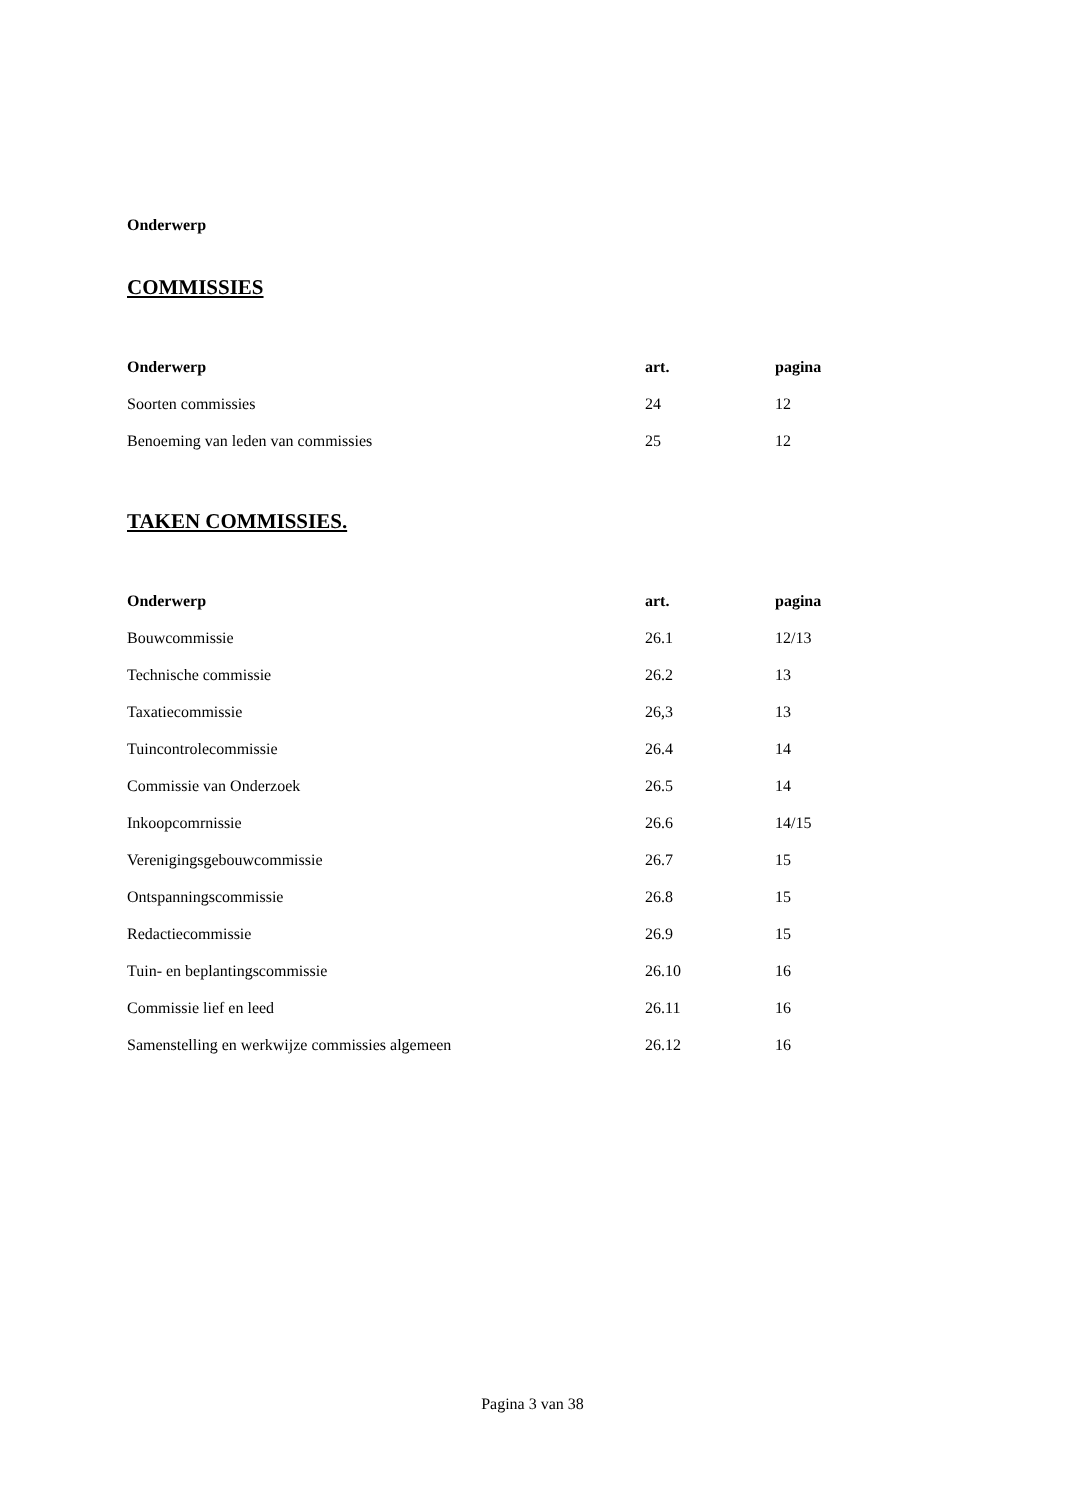Onderwerp
COMMISSIES
| Onderwerp | art. | pagina |
| --- | --- | --- |
| Soorten commissies | 24 | 12 |
| Benoeming van leden van commissies | 25 | 12 |
TAKEN COMMISSIES.
| Onderwerp | art. | pagina |
| --- | --- | --- |
| Bouwcommissie | 26.1 | 12/13 |
| Technische commissie | 26.2 | 13 |
| Taxatiecommissie | 26,3 | 13 |
| Tuincontrolecommissie | 26.4 | 14 |
| Commissie van Onderzoek | 26.5 | 14 |
| Inkoopcomrnissie | 26.6 | 14/15 |
| Verenigingsgebouwcommissie | 26.7 | 15 |
| Ontspanningscommissie | 26.8 | 15 |
| Redactiecommissie | 26.9 | 15 |
| Tuin- en beplantingscommissie | 26.10 | 16 |
| Commissie lief en leed | 26.11 | 16 |
| Samenstelling en werkwijze commissies algemeen | 26.12 | 16 |
Pagina 3 van 38